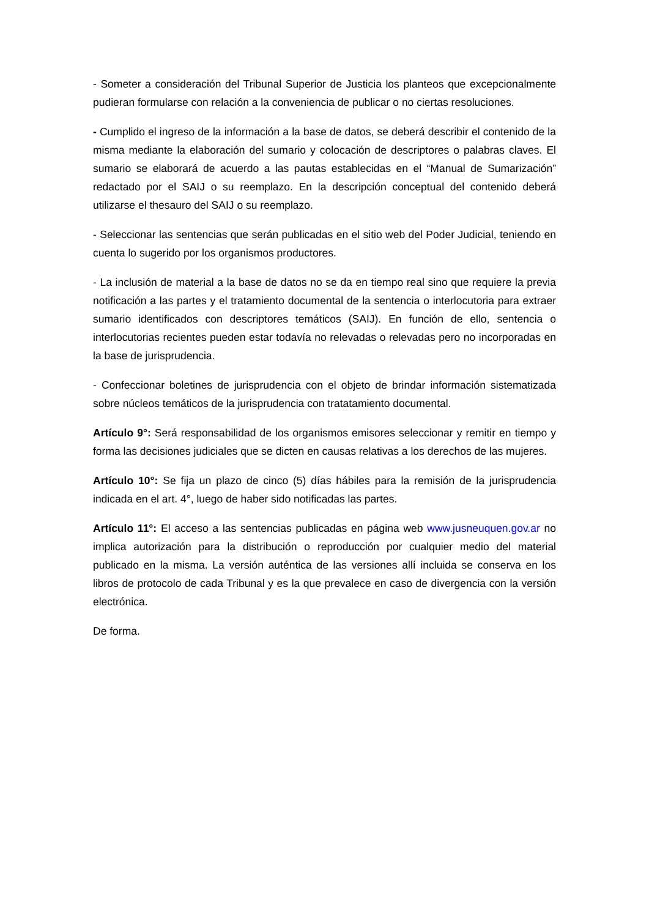- Someter a consideración del Tribunal Superior de Justicia los planteos que excepcionalmente pudieran formularse con relación a la conveniencia de publicar o no ciertas resoluciones.
- Cumplido el ingreso de la información a la base de datos, se deberá describir el contenido de la misma mediante la elaboración del sumario y colocación de descriptores o palabras claves. El sumario se elaborará de acuerdo a las pautas establecidas en el “Manual de Sumarización” redactado por el SAIJ o su reemplazo. En la descripción conceptual del contenido deberá utilizarse el thesauro del SAIJ o su reemplazo.
- Seleccionar las sentencias que serán publicadas en el sitio web del Poder Judicial, teniendo en cuenta lo sugerido por los organismos productores.
- La inclusión de material a la base de datos no se da en tiempo real sino que requiere la previa notificación a las partes y el tratamiento documental de la sentencia o interlocutoria para extraer sumario identificados con descriptores temáticos (SAIJ). En función de ello, sentencia o interlocutorias recientes pueden estar todavía no relevadas o relevadas pero no incorporadas en la base de jurisprudencia.
- Confeccionar boletines de jurisprudencia con el objeto de brindar información sistematizada sobre núcleos temáticos de la jurisprudencia con tratatamiento documental.
Artículo 9°: Será responsabilidad de los organismos emisores seleccionar y remitir en tiempo y forma las decisiones judiciales que se dicten en causas relativas a los derechos de las mujeres.
Artículo 10°: Se fija un plazo de cinco (5) días hábiles para la remisión de la jurisprudencia indicada en el art. 4°, luego de haber sido notificadas las partes.
Artículo 11°: El acceso a las sentencias publicadas en página web www.jusneuquen.gov.ar no implica autorización para la distribución o reproducción por cualquier medio del material publicado en la misma. La versión auténtica de las versiones allí incluida se conserva en los libros de protocolo de cada Tribunal y es la que prevalece en caso de divergencia con la versión electrónica.
De forma.